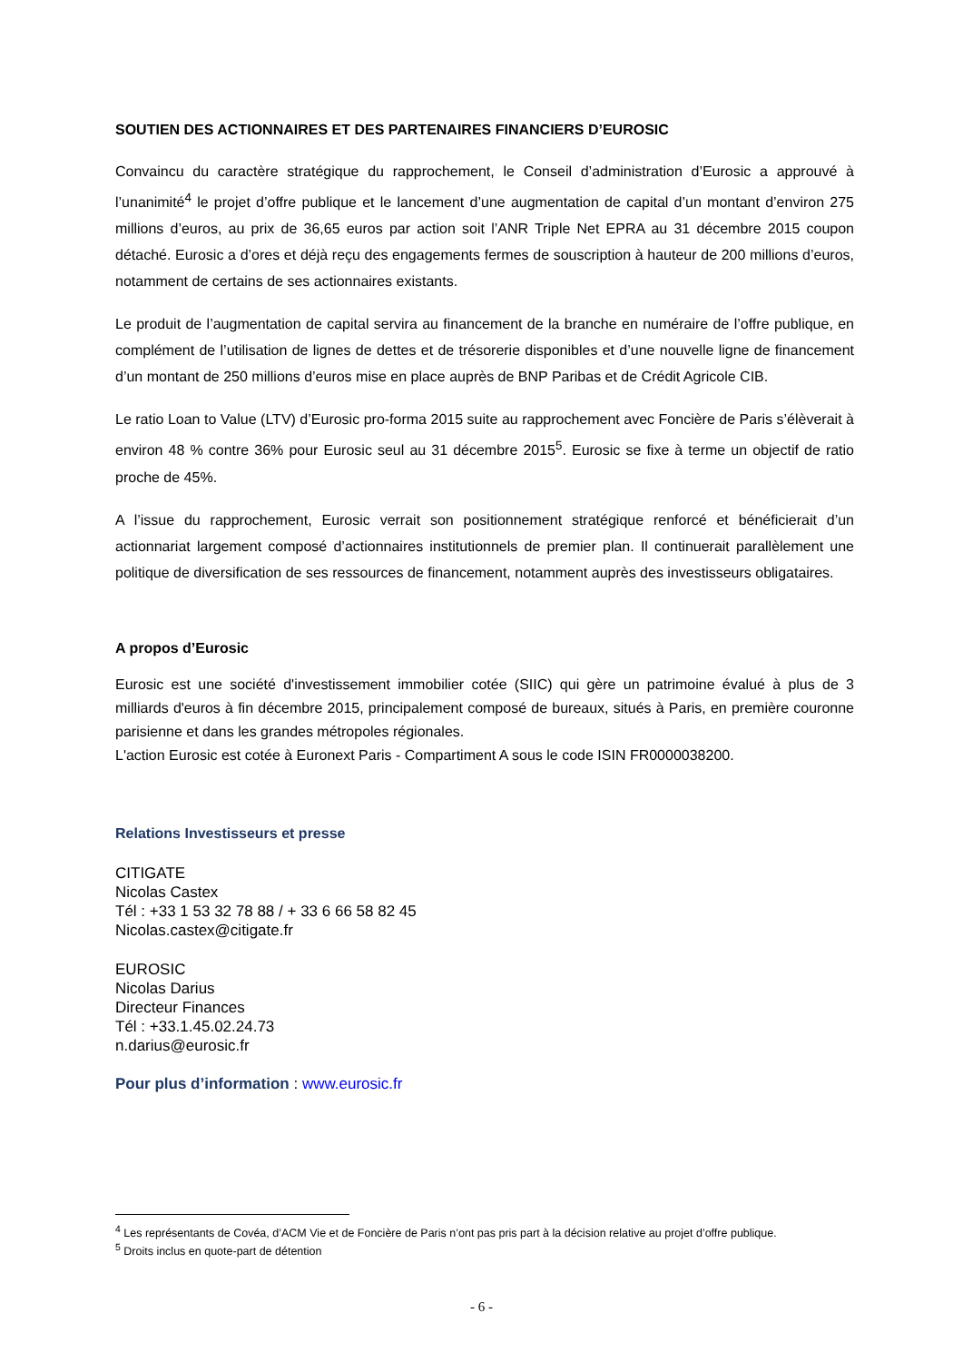SOUTIEN DES ACTIONNAIRES ET DES PARTENAIRES FINANCIERS D’EUROSIC
Convaincu du caractère stratégique du rapprochement, le Conseil d’administration d’Eurosic a approuvé à l’unanimité<sup>4</sup> le projet d’offre publique et le lancement d’une augmentation de capital d’un montant d’environ 275 millions d’euros, au prix de 36,65 euros par action soit l’ANR Triple Net EPRA au 31 décembre 2015 coupon détaché. Eurosic a d’ores et déjà reçu des engagements fermes de souscription à hauteur de 200 millions d’euros, notamment de certains de ses actionnaires existants.
Le produit de l’augmentation de capital servira au financement de la branche en numéraire de l’offre publique, en complément de l’utilisation de lignes de dettes et de trésorerie disponibles et d’une nouvelle ligne de financement d’un montant de 250 millions d’euros mise en place auprès de BNP Paribas et de Crédit Agricole CIB.
Le ratio Loan to Value (LTV) d’Eurosic pro-forma 2015 suite au rapprochement avec Foncière de Paris s’élèverait à environ 48 % contre 36% pour Eurosic seul au 31 décembre 2015<sup>5</sup>. Eurosic se fixe à terme un objectif de ratio proche de 45%.
A l’issue du rapprochement, Eurosic verrait son positionnement stratégique renforcé et bénéficierait d’un actionnariat largement composé d’actionnaires institutionnels de premier plan. Il continuerait parallèlement une politique de diversification de ses ressources de financement, notamment auprès des investisseurs obligataires.
A propos d’Eurosic
Eurosic est une société d'investissement immobilier cotée (SIIC) qui gère un patrimoine évalué à plus de 3 milliards d'euros à fin décembre 2015, principalement composé de bureaux, situés à Paris, en première couronne parisienne et dans les grandes métropoles régionales.
L'action Eurosic est cotée à Euronext Paris - Compartiment A sous le code ISIN FR0000038200.
Relations Investisseurs et presse
CITIGATE
Nicolas Castex
Tél : +33 1 53 32 78 88 / + 33 6 66 58 82 45
Nicolas.castex@citigate.fr
EUROSIC
Nicolas Darius
Directeur Finances
Tél : +33.1.45.02.24.73
n.darius@eurosic.fr
Pour plus d’information : www.eurosic.fr
<sup>4</sup> Les représentants de Covéa, d’ACM Vie et de Foncière de Paris n’ont pas pris part à la décision relative au projet d’offre publique.
<sup>5</sup> Droits inclus en quote-part de détention
- 6 -